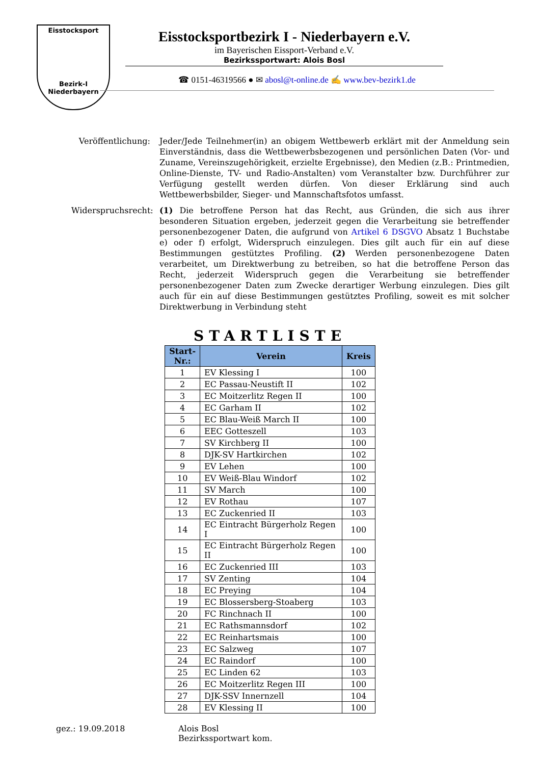Eisstocksport
Bezirk-I Niederbayern
Eisstocksportbezirk I - Niederbayern e.V.
im Bayerischen Eissport-Verband e.V.
Bezirkssportwart: Alois Bosl
☎ 0151-46319566 ● ✉ abosl@t-online.de ✍ www.bev-bezirk1.de
Veröffentlichung:
Jeder/Jede Teilnehmer(in) an obigem Wettbewerb erklärt mit der Anmeldung sein Einverständnis, dass die Wettbewerbsbezogenen und persönlichen Daten (Vor- und Zuname, Vereinszugehörigkeit, erzielte Ergebnisse), den Medien (z.B.: Printmedien, Online-Dienste, TV- und Radio-Anstalten) vom Veranstalter bzw. Durchführer zur Verfügung gestellt werden dürfen. Von dieser Erklärung sind auch Wettbewerbsbilder, Sieger- und Mannschaftsfotos umfasst.
Widerspruchsrecht:
(1) Die betroffene Person hat das Recht, aus Gründen, die sich aus ihrer besonderen Situation ergeben, jederzeit gegen die Verarbeitung sie betreffender personenbezogener Daten, die aufgrund von Artikel 6 DSGVO Absatz 1 Buchstabe e) oder f) erfolgt, Widerspruch einzulegen. Dies gilt auch für ein auf diese Bestimmungen gestütztes Profiling. (2) Werden personenbezogene Daten verarbeitet, um Direktwerbung zu betreiben, so hat die betroffene Person das Recht, jederzeit Widerspruch gegen die Verarbeitung sie betreffender personenbezogener Daten zum Zwecke derartiger Werbung einzulegen. Dies gilt auch für ein auf diese Bestimmungen gestütztes Profiling, soweit es mit solcher Direktwerbung in Verbindung steht
STARTLISTE
| Start-Nr.: | Verein | Kreis |
| --- | --- | --- |
| 1 | EV Klessing I | 100 |
| 2 | EC Passau-Neustift II | 102 |
| 3 | EC Moitzerlitz Regen II | 100 |
| 4 | EC Garham II | 102 |
| 5 | EC Blau-Weiß March II | 100 |
| 6 | EEC Gotteszell | 103 |
| 7 | SV Kirchberg II | 100 |
| 8 | DJK-SV Hartkirchen | 102 |
| 9 | EV Lehen | 100 |
| 10 | EV Weiß-Blau Windorf | 102 |
| 11 | SV March | 100 |
| 12 | EV Rothau | 107 |
| 13 | EC Zuckenried II | 103 |
| 14 | EC Eintracht Bürgerholz Regen I | 100 |
| 15 | EC Eintracht Bürgerholz Regen II | 100 |
| 16 | EC Zuckenried III | 103 |
| 17 | SV Zenting | 104 |
| 18 | EC Preying | 104 |
| 19 | EC Blossersberg-Stoaberg | 103 |
| 20 | FC Rinchnach II | 100 |
| 21 | EC Rathsmannsdorf | 102 |
| 22 | EC Reinhartsmais | 100 |
| 23 | EC Salzweg | 107 |
| 24 | EC Raindorf | 100 |
| 25 | EC Linden 62 | 103 |
| 26 | EC Moitzerlitz Regen III | 100 |
| 27 | DJK-SSV Innernzell | 104 |
| 28 | EV Klessing II | 100 |
gez.: 19.09.2018 Alois Bosl
Bezirkssportwart kom.